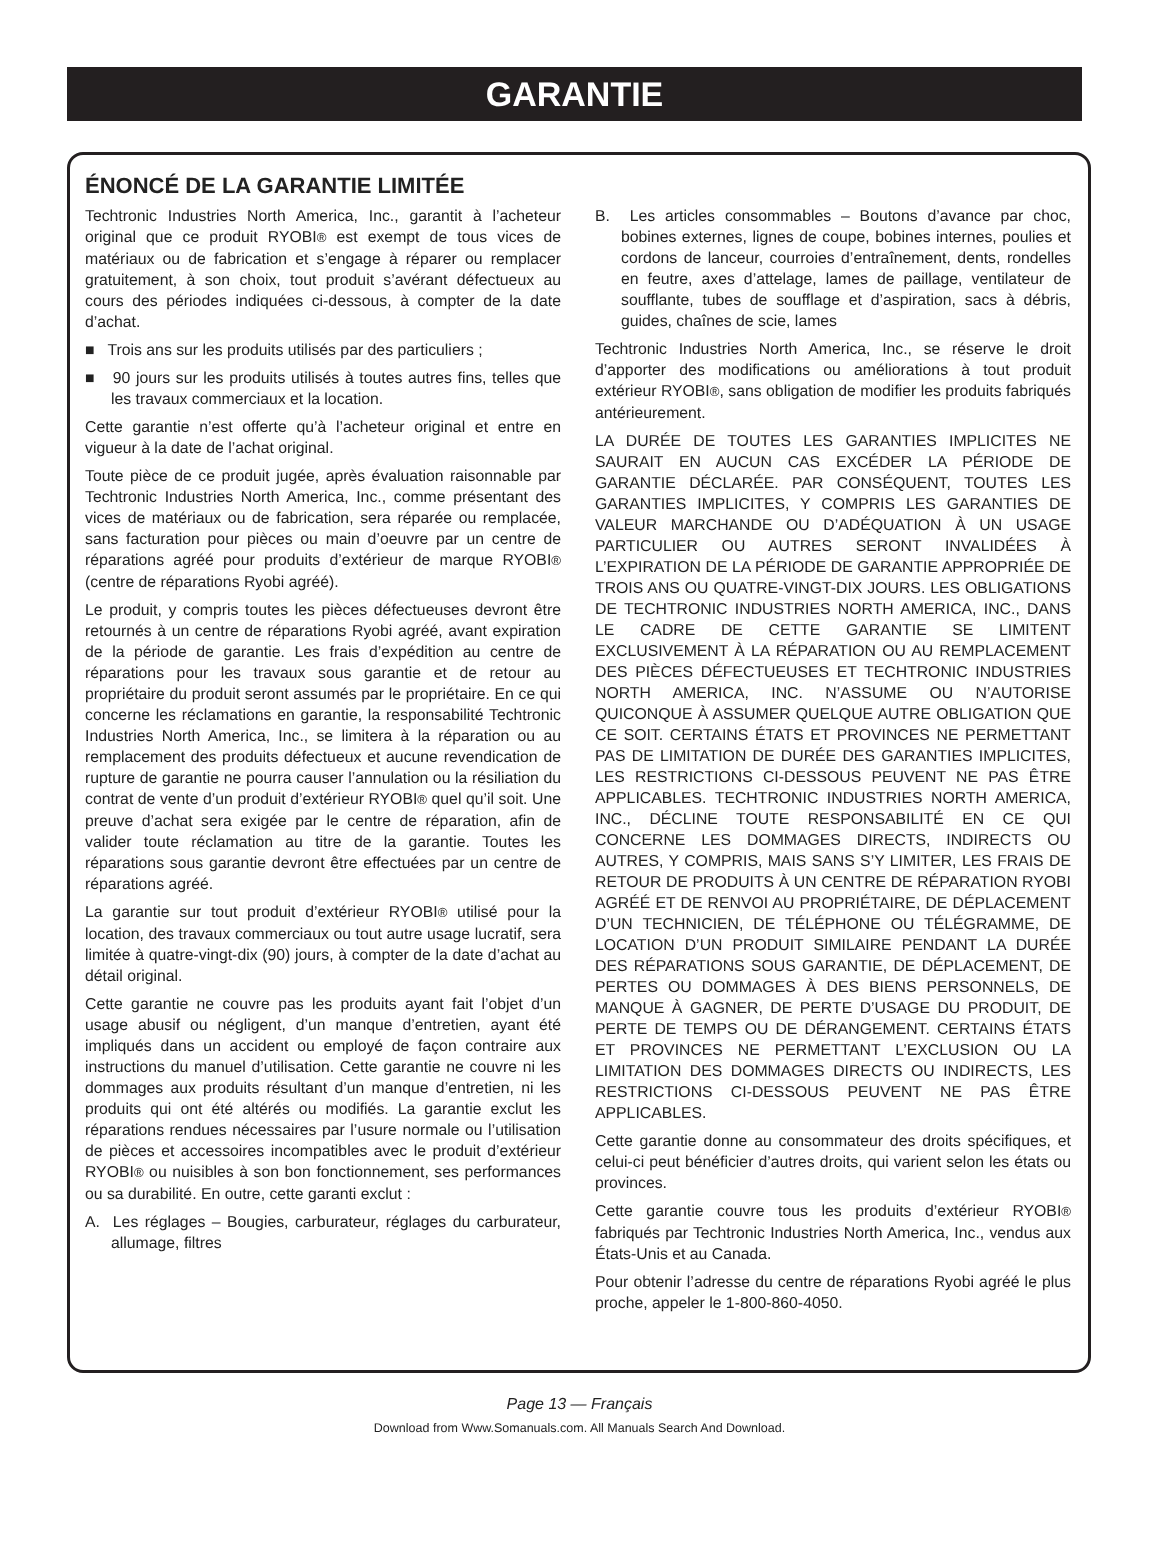GARANTIE
ÉNONCÉ DE LA GARANTIE LIMITÉE
Techtronic Industries North America, Inc., garantit à l’acheteur original que ce produit RYOBI® est exempt de tous vices de matériaux ou de fabrication et s’engage à réparer ou remplacer gratuitement, à son choix, tout produit s’avérant défectueux au cours des périodes indiquées ci-dessous, à compter de la date d’achat.
■ Trois ans sur les produits utilisés par des particuliers ;
■ 90 jours sur les produits utilisés à toutes autres fins, telles que les travaux commerciaux et la location.
Cette garantie n’est offerte qu’à l’acheteur original et entre en vigueur à la date de l’achat original.
Toute pièce de ce produit jugée, après évaluation raisonnable par Techtronic Industries North America, Inc., comme présentant des vices de matériaux ou de fabrication, sera réparée ou remplacée, sans facturation pour pièces ou main d’oeuvre par un centre de réparations agréé pour produits d’extérieur de marque RYOBI® (centre de réparations Ryobi agréé).
Le produit, y compris toutes les pièces défectueuses devront être retournés à un centre de réparations Ryobi agréé, avant expiration de la période de garantie. Les frais d’expédition au centre de réparations pour les travaux sous garantie et de retour au propriétaire du produit seront assumés par le propriétaire. En ce qui concerne les réclamations en garantie, la responsabilité Techtronic Industries North America, Inc., se limitera à la réparation ou au remplacement des produits défectueux et aucune revendication de rupture de garantie ne pourra causer l’annulation ou la résiliation du contrat de vente d’un produit d’extérieur RYOBI® quel qu’il soit. Une preuve d’achat sera exigée par le centre de réparation, afin de valider toute réclamation au titre de la garantie. Toutes les réparations sous garantie devront être effectuées par un centre de réparations agréé.
La garantie sur tout produit d’extérieur RYOBI® utilisé pour la location, des travaux commerciaux ou tout autre usage lucratif, sera limitée à quatre-vingt-dix (90) jours, à compter de la date d’achat au détail original.
Cette garantie ne couvre pas les produits ayant fait l’objet d’un usage abusif ou négligent, d’un manque d’entretien, ayant été impliqués dans un accident ou employé de façon contraire aux instructions du manuel d’utilisation. Cette garantie ne couvre ni les dommages aux produits résultant d’un manque d’entretien, ni les produits qui ont été altérés ou modifiés. La garantie exclut les réparations rendues nécessaires par l’usure normale ou l’utilisation de pièces et accessoires incompatibles avec le produit d’extérieur RYOBI® ou nuisibles à son bon fonctionnement, ses performances ou sa durabilité. En outre, cette garanti exclut :
A. Les réglages – Bougies, carburateur, réglages du carburateur, allumage, filtres
B. Les articles consommables – Boutons d’avance par choc, bobines externes, lignes de coupe, bobines internes, poulies et cordons de lanceur, courroies d’entraînement, dents, rondelles en feutre, axes d’attelage, lames de paillage, ventilateur de soufflante, tubes de soufflage et d’aspiration, sacs à débris, guides, chaînes de scie, lames
Techtronic Industries North America, Inc., se réserve le droit d’apporter des modifications ou améliorations à tout produit extérieur RYOBI®, sans obligation de modifier les produits fabriqués antérieurement.
LA DURÉE DE TOUTES LES GARANTIES IMPLICITES NE SAURAIT EN AUCUN CAS EXCÉDER LA PÉRIODE DE GARANTIE DÉCLARÉE. PAR CONSÉQUENT, TOUTES LES GARANTIES IMPLICITES, Y COMPRIS LES GARANTIES DE VALEUR MARCHANDE OU D’ADÉQUATION À UN USAGE PARTICULIER OU AUTRES SERONT INVALIDÉES À L’EXPIRATION DE LA PÉRIODE DE GARANTIE APPROPRIÉE DE TROIS ANS OU QUATRE-VINGT-DIX JOURS. LES OBLIGATIONS DE TECHTRONIC INDUSTRIES NORTH AMERICA, INC., DANS LE CADRE DE CETTE GARANTIE SE LIMITENT EXCLUSIVEMENT À LA RÉPARATION OU AU REMPLACEMENT DES PIÈCES DÉFECTUEUSES ET TECHTRONIC INDUSTRIES NORTH AMERICA, INC. N’ASSUME OU N’AUTORISE QUICONQUE À ASSUMER QUELQUE AUTRE OBLIGATION QUE CE SOIT. CERTAINS ÉTATS ET PROVINCES NE PERMETTANT PAS DE LIMITATION DE DURÉE DES GARANTIES IMPLICITES, LES RESTRICTIONS CI-DESSOUS PEUVENT NE PAS ÊTRE APPLICABLES. TECHTRONIC INDUSTRIES NORTH AMERICA, INC., DÉCLINE TOUTE RESPONSABILITÉ EN CE QUI CONCERNE LES DOMMAGES DIRECTS, INDIRECTS OU AUTRES, Y COMPRIS, MAIS SANS S’Y LIMITER, LES FRAIS DE RETOUR DE PRODUITS À UN CENTRE DE RÉPARATION RYOBI AGRÉÉ ET DE RENVOI AU PROPRIÉTAIRE, DE DÉPLACEMENT D’UN TECHNICIEN, DE TÉLÉPHONE OU TÉLÉGRAMME, DE LOCATION D’UN PRODUIT SIMILAIRE PENDANT LA DURÉE DES RÉPARATIONS SOUS GARANTIE, DE DÉPLACEMENT, DE PERTES OU DOMMAGES À DES BIENS PERSONNELS, DE MANQUE À GAGNER, DE PERTE D’USAGE DU PRODUIT, DE PERTE DE TEMPS OU DE DÉRANGEMENT. CERTAINS ÉTATS ET PROVINCES NE PERMETTANT L’EXCLUSION OU LA LIMITATION DES DOMMAGES DIRECTS OU INDIRECTS, LES RESTRICTIONS CI-DESSOUS PEUVENT NE PAS ÊTRE APPLICABLES.
Cette garantie donne au consommateur des droits spécifiques, et celui-ci peut bénéficier d’autres droits, qui varient selon les états ou provinces.
Cette garantie couvre tous les produits d’extérieur RYOBI® fabriqués par Techtronic Industries North America, Inc., vendus aux États-Unis et au Canada.
Pour obtenir l’adresse du centre de réparations Ryobi agréé le plus proche, appeler le 1-800-860-4050.
Page 13 — Français
Download from Www.Somanuals.com. All Manuals Search And Download.